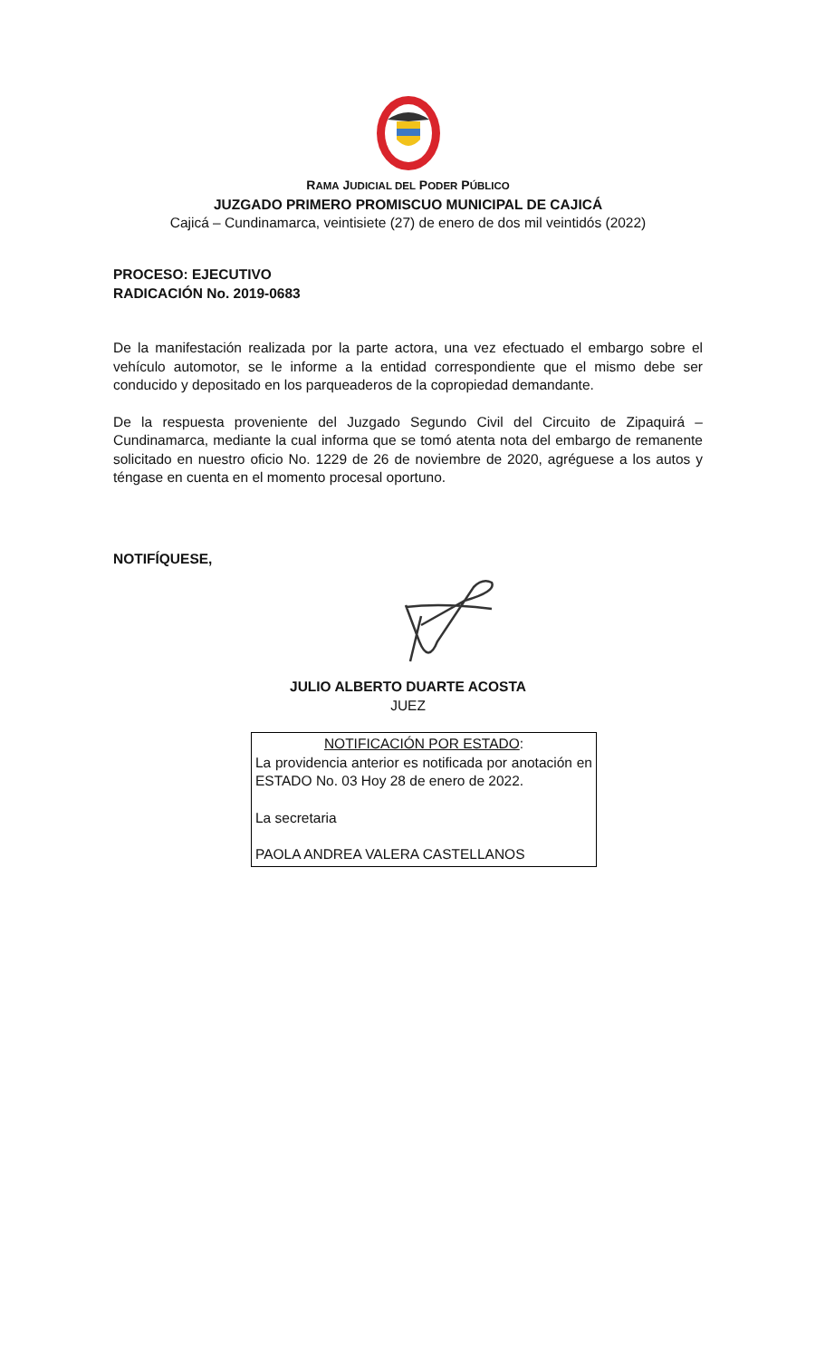RAMA JUDICIAL DEL PODER PÚBLICO
JUZGADO PRIMERO PROMISCUO MUNICIPAL DE CAJICÁ
Cajicá – Cundinamarca, veintisiete (27) de enero de dos mil veintidós (2022)
PROCESO: EJECUTIVO
RADICACIÓN No. 2019-0683
De la manifestación realizada por la parte actora, una vez efectuado el embargo sobre el vehículo automotor, se le informe a la entidad correspondiente que el mismo debe ser conducido y depositado en los parqueaderos de la copropiedad demandante.
De la respuesta proveniente del Juzgado Segundo Civil del Circuito de Zipaquirá – Cundinamarca, mediante la cual informa que se tomó atenta nota del embargo de remanente solicitado en nuestro oficio No. 1229 de 26 de noviembre de 2020, agréguese a los autos y téngase en cuenta en el momento procesal oportuno.
NOTIFÍQUESE,
JULIO ALBERTO DUARTE ACOSTA
JUEZ
NOTIFICACIÓN POR ESTADO:
La providencia anterior es notificada por anotación en ESTADO No. 03 Hoy 28 de enero de 2022.
La secretaria
PAOLA ANDREA VALERA CASTELLANOS